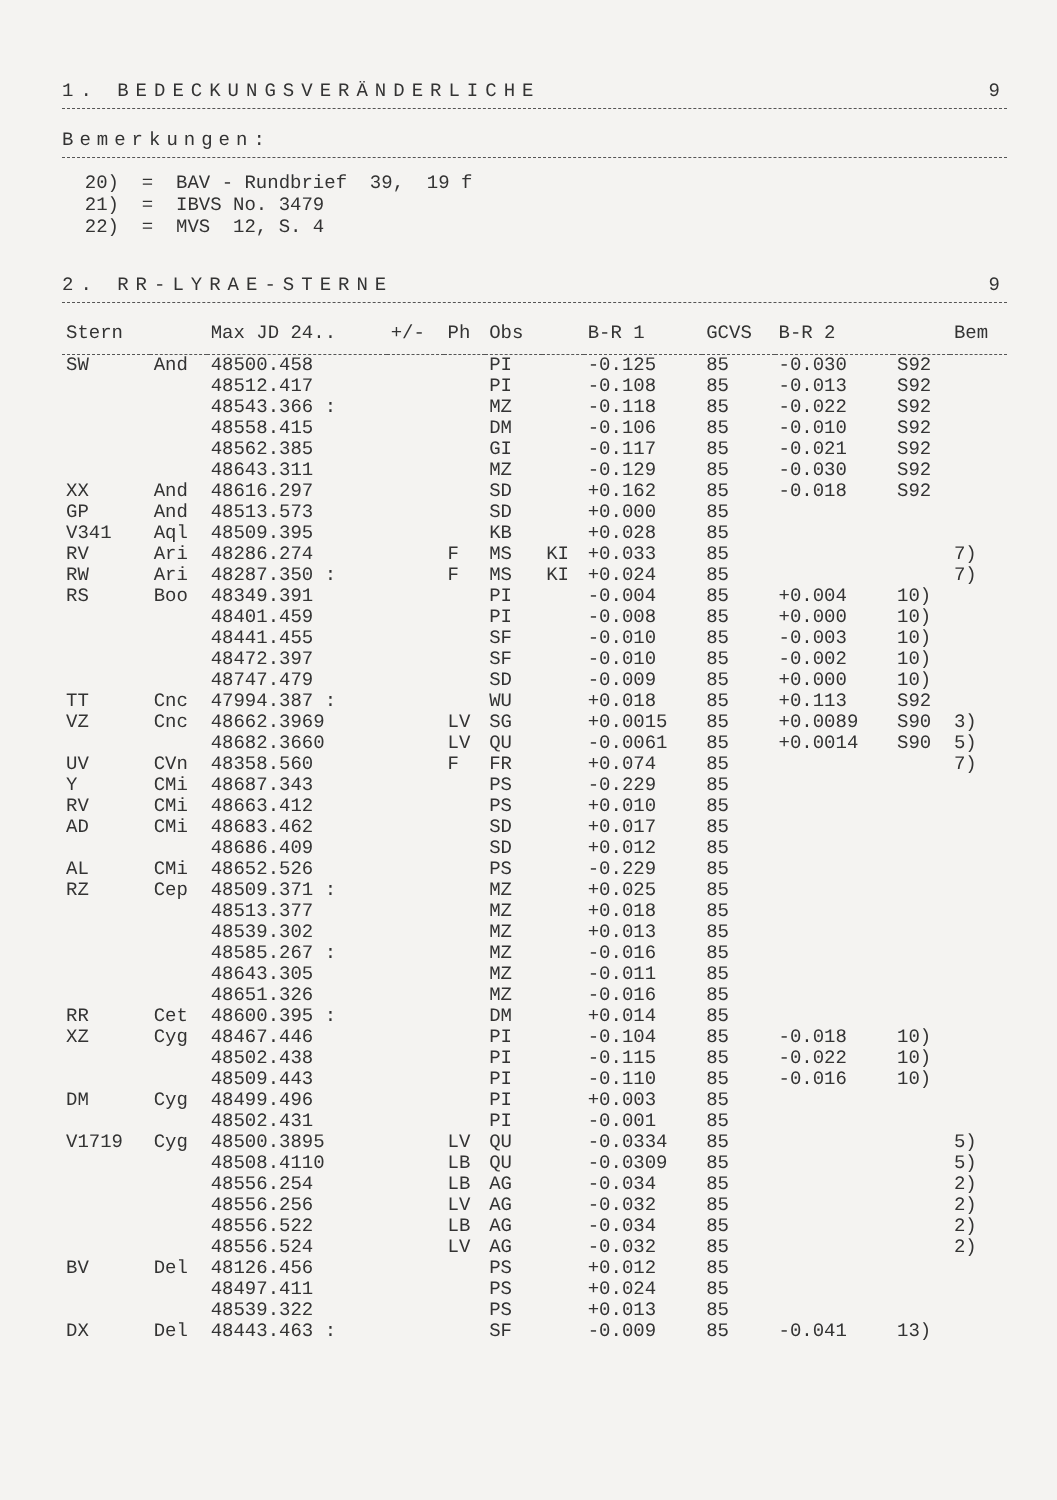1. BEDECKUNGSVERÄNDERLICHE 9
Bemerkungen:
20) = BAV - Rundbrief 39, 19 f 21) = IBVS No. 3479 22) = MVS 12, S. 4
2. RR-LYRAE-STERNE 9
| Stern | | Max JD 24.. | +/- | Ph | Obs | | B-R 1 | GCVS | B-R 2 | | Bem |
| --- | --- | --- | --- | --- | --- | --- | --- | --- | --- | --- | --- |
| SW | And | 48500.458 | | | PI | | -0.125 | 85 | -0.030 | S92 | |
| | | 48512.417 | | | PI | | -0.108 | 85 | -0.013 | S92 | |
| | | 48543.366 : | | | MZ | | -0.118 | 85 | -0.022 | S92 | |
| | | 48558.415 | | | DM | | -0.106 | 85 | -0.010 | S92 | |
| | | 48562.385 | | | GI | | -0.117 | 85 | -0.021 | S92 | |
| | | 48643.311 | | | MZ | | -0.129 | 85 | -0.030 | S92 | |
| XX | And | 48616.297 | | | SD | | +0.162 | 85 | -0.018 | S92 | |
| GP | And | 48513.573 | | | SD | | +0.000 | 85 | | | |
| V341 | Aql | 48509.395 | | | KB | | +0.028 | 85 | | | |
| RV | Ari | 48286.274 | | F | MS | KI | +0.033 | 85 | | | 7) |
| RW | Ari | 48287.350 : | | F | MS | KI | +0.024 | 85 | | | 7) |
| RS | Boo | 48349.391 | | | PI | | -0.004 | 85 | +0.004 | 10) | |
| | | 48401.459 | | | PI | | -0.008 | 85 | +0.000 | 10) | |
| | | 48441.455 | | | SF | | -0.010 | 85 | -0.003 | 10) | |
| | | 48472.397 | | | SF | | -0.010 | 85 | -0.002 | 10) | |
| | | 48747.479 | | | SD | | -0.009 | 85 | +0.000 | 10) | |
| TT | Cnc | 47994.387 : | | | WU | | +0.018 | 85 | +0.113 | S92 | |
| VZ | Cnc | 48662.3969 | | LV | SG | | +0.0015 | 85 | +0.0089 | S90 | 3) |
| | | 48682.3660 | | LV | QU | | -0.0061 | 85 | +0.0014 | S90 | 5) |
| UV | CVn | 48358.560 | | F | FR | | +0.074 | 85 | | | 7) |
| Y | CMi | 48687.343 | | | PS | | -0.229 | 85 | | | |
| RV | CMi | 48663.412 | | | PS | | +0.010 | 85 | | | |
| AD | CMi | 48683.462 | | | SD | | +0.017 | 85 | | | |
| | | 48686.409 | | | SD | | +0.012 | 85 | | | |
| AL | CMi | 48652.526 | | | PS | | -0.229 | 85 | | | |
| RZ | Cep | 48509.371 : | | | MZ | | +0.025 | 85 | | | |
| | | 48513.377 | | | MZ | | +0.018 | 85 | | | |
| | | 48539.302 | | | MZ | | +0.013 | 85 | | | |
| | | 48585.267 : | | | MZ | | -0.016 | 85 | | | |
| | | 48643.305 | | | MZ | | -0.011 | 85 | | | |
| | | 48651.326 | | | MZ | | -0.016 | 85 | | | |
| RR | Cet | 48600.395 : | | | DM | | +0.014 | 85 | | | |
| XZ | Cyg | 48467.446 | | | PI | | -0.104 | 85 | -0.018 | 10) | |
| | | 48502.438 | | | PI | | -0.115 | 85 | -0.022 | 10) | |
| | | 48509.443 | | | PI | | -0.110 | 85 | -0.016 | 10) | |
| DM | Cyg | 48499.496 | | | PI | | +0.003 | 85 | | | |
| | | 48502.431 | | | PI | | -0.001 | 85 | | | |
| V1719 | Cyg | 48500.3895 | | LV | QU | | -0.0334 | 85 | | | 5) |
| | | 48508.4110 | | LB | QU | | -0.0309 | 85 | | | 5) |
| | | 48556.254 | | LB | AG | | -0.034 | 85 | | | 2) |
| | | 48556.256 | | LV | AG | | -0.032 | 85 | | | 2) |
| | | 48556.522 | | LB | AG | | -0.034 | 85 | | | 2) |
| | | 48556.524 | | LV | AG | | -0.032 | 85 | | | 2) |
| BV | Del | 48126.456 | | | PS | | +0.012 | 85 | | | |
| | | 48497.411 | | | PS | | +0.024 | 85 | | | |
| | | 48539.322 | | | PS | | +0.013 | 85 | | | |
| DX | Del | 48443.463 : | | | SF | | -0.009 | 85 | -0.041 | 13) | |